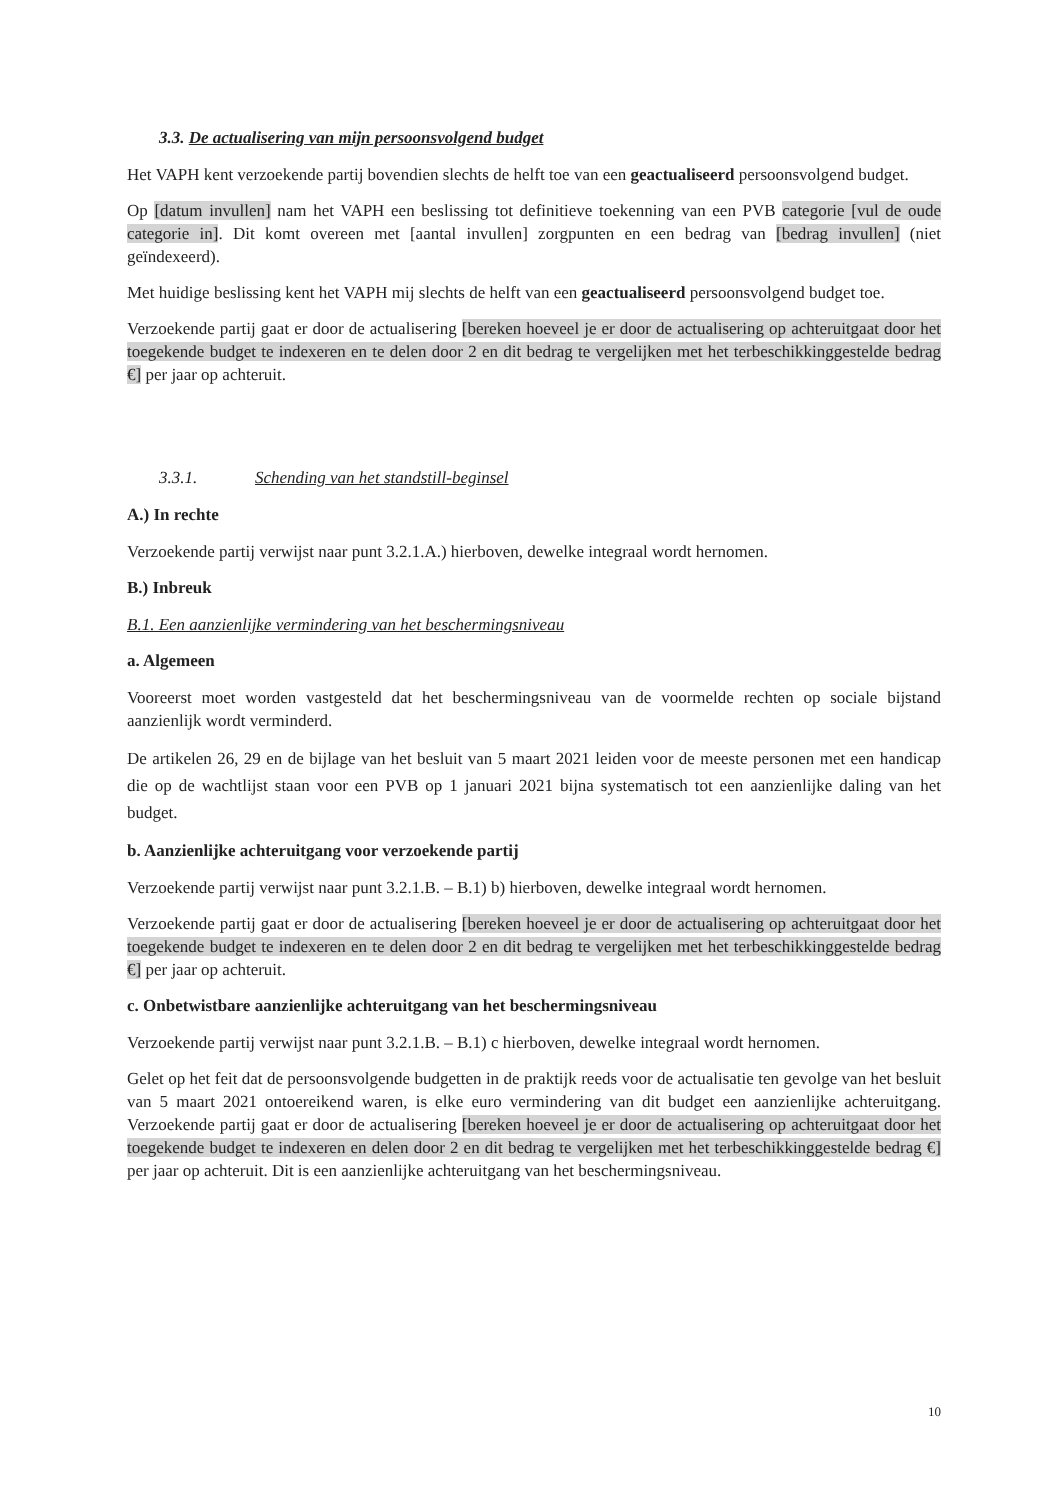3.3. De actualisering van mijn persoonsvolgend budget
Het VAPH kent verzoekende partij bovendien slechts de helft toe van een geactualiseerd persoonsvolgend budget.
Op [datum invullen] nam het VAPH een beslissing tot definitieve toekenning van een PVB categorie [vul de oude categorie in]. Dit komt overeen met [aantal invullen] zorgpunten en een bedrag van [bedrag invullen] (niet geïndexeerd).
Met huidige beslissing kent het VAPH mij slechts de helft van een geactualiseerd persoonsvolgend budget toe.
Verzoekende partij gaat er door de actualisering [bereken hoeveel je er door de actualisering op achteruitgaat door het toegekende budget te indexeren en te delen door 2 en dit bedrag te vergelijken met het terbeschikkinggestelde bedrag €] per jaar op achteruit.
3.3.1. Schending van het standstill-beginsel
A.) In rechte
Verzoekende partij verwijst naar punt 3.2.1.A.) hierboven, dewelke integraal wordt hernomen.
B.) Inbreuk
B.1. Een aanzienlijke vermindering van het beschermingsniveau
a. Algemeen
Vooreerst moet worden vastgesteld dat het beschermingsniveau van de voormelde rechten op sociale bijstand aanzienlijk wordt verminderd.
De artikelen 26, 29 en de bijlage van het besluit van 5 maart 2021 leiden voor de meeste personen met een handicap die op de wachtlijst staan voor een PVB op 1 januari 2021 bijna systematisch tot een aanzienlijke daling van het budget.
b. Aanzienlijke achteruitgang voor verzoekende partij
Verzoekende partij verwijst naar punt 3.2.1.B. – B.1) b) hierboven, dewelke integraal wordt hernomen.
Verzoekende partij gaat er door de actualisering [bereken hoeveel je er door de actualisering op achteruitgaat door het toegekende budget te indexeren en te delen door 2 en dit bedrag te vergelijken met het terbeschikkinggestelde bedrag €] per jaar op achteruit.
c. Onbetwistbare aanzienlijke achteruitgang van het beschermingsniveau
Verzoekende partij verwijst naar punt 3.2.1.B. – B.1) c hierboven, dewelke integraal wordt hernomen.
Gelet op het feit dat de persoonsvolgende budgetten in de praktijk reeds voor de actualisatie ten gevolge van het besluit van 5 maart 2021 ontoereikend waren, is elke euro vermindering van dit budget een aanzienlijke achteruitgang. Verzoekende partij gaat er door de actualisering [bereken hoeveel je er door de actualisering op achteruitgaat door het toegekende budget te indexeren en delen door 2 en dit bedrag te vergelijken met het terbeschikkinggestelde bedrag €] per jaar op achteruit. Dit is een aanzienlijke achteruitgang van het beschermingsniveau.
10